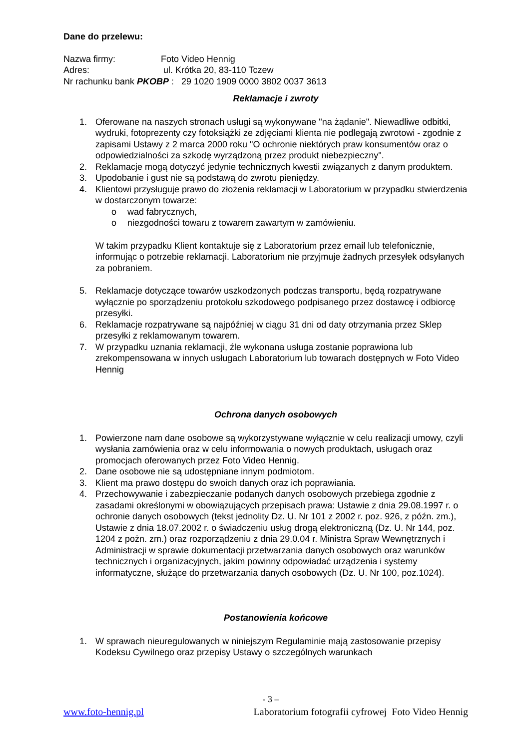Dane do przelewu:
Nazwa firmy: Foto Video Hennig
Adres: ul. Krótka 20, 83-110 Tczew
Nr rachunku bank PKOBP : 29 1020 1909 0000 3802 0037 3613
Reklamacje i zwroty
1. Oferowane na naszych stronach usługi są wykonywane "na żądanie". Niewadliwe odbitki, wydruki, fotoprezenty czy fotoksiążki ze zdjęciami klienta nie podlegają zwrotowi - zgodnie z zapisami Ustawy z 2 marca 2000 roku "O ochronie niektórych praw konsumentów oraz o odpowiedzialności za szkodę wyrządzoną przez produkt niebezpieczny".
2. Reklamacje mogą dotyczyć jedynie technicznych kwestii związanych z danym produktem.
3. Upodobanie i gust nie są podstawą do zwrotu pieniędzy.
4. Klientowi przysługuje prawo do złożenia reklamacji w Laboratorium w przypadku stwierdzenia w dostarczonym towarze:
o wad fabrycznych,
o niezgodności towaru z towarem zawartym w zamówieniu.
W takim przypadku Klient kontaktuje się z Laboratorium przez email lub telefonicznie, informując o potrzebie reklamacji. Laboratorium nie przyjmuje żadnych przesyłek odsyłanych za pobraniem.
5. Reklamacje dotyczące towarów uszkodzonych podczas transportu, będą rozpatrywane wyłącznie po sporządzeniu protokołu szkodowego podpisanego przez dostawcę i odbiorcę przesyłki.
6. Reklamacje rozpatrywane są najpóźniej w ciągu 31 dni od daty otrzymania przez Sklep przesyłki z reklamowanym towarem.
7. W przypadku uznania reklamacji, źle wykonana usługa zostanie poprawiona lub zrekompensowana w innych usługach Laboratorium lub towarach dostępnych w Foto Video Hennig
Ochrona danych osobowych
1. Powierzone nam dane osobowe są wykorzystywane wyłącznie w celu realizacji umowy, czyli wysłania zamówienia oraz w celu informowania o nowych produktach, usługach oraz promocjach oferowanych przez Foto Video Hennig.
2. Dane osobowe nie są udostępniane innym podmiotom.
3. Klient ma prawo dostępu do swoich danych oraz ich poprawiania.
4. Przechowywanie i zabezpieczanie podanych danych osobowych przebiega zgodnie z zasadami określonymi w obowiązujących przepisach prawa: Ustawie z dnia 29.08.1997 r. o ochronie danych osobowych (tekst jednolity Dz. U. Nr 101 z 2002 r. poz. 926, z późn. zm.), Ustawie z dnia 18.07.2002 r. o świadczeniu usług drogą elektroniczną (Dz. U. Nr 144, poz. 1204 z pożn. zm.) oraz rozporządzeniu z dnia 29.0.04 r. Ministra Spraw Wewnętrznych i Administracji w sprawie dokumentacji przetwarzania danych osobowych oraz warunków technicznych i organizacyjnych, jakim powinny odpowiadać urządzenia i systemy informatyczne, służące do przetwarzania danych osobowych (Dz. U. Nr 100, poz.1024).
Postanowienia końcowe
1. W sprawach nieuregulowanych w niniejszym Regulaminie mają zastosowanie przepisy Kodeksu Cywilnego oraz przepisy Ustawy o szczególnych warunkach
- 3 –
www.foto-hennig.pl Laboratorium fotografii cyfrowej Foto Video Hennig